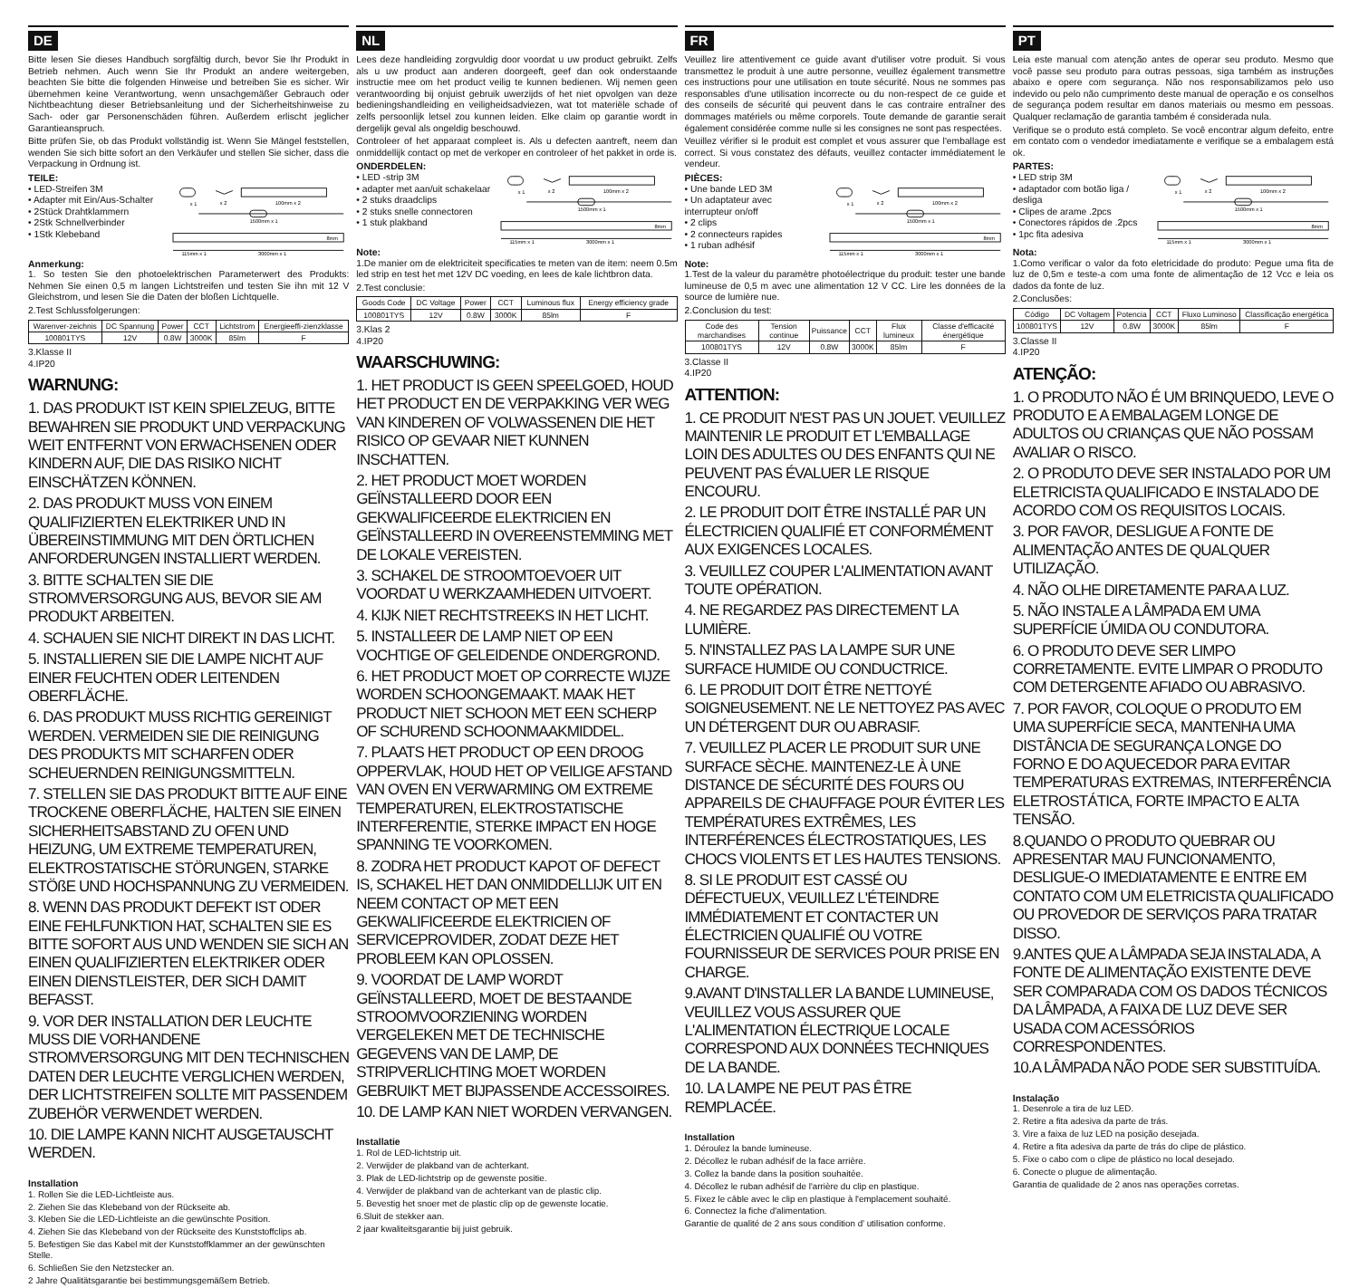DE
Bitte lesen Sie dieses Handbuch sorgfältig durch, bevor Sie Ihr Produkt in Betrieb nehmen. Auch wenn Sie Ihr Produkt an andere weitergeben, beachten Sie bitte die folgenden Hinweise und betreiben Sie es sicher. Wir übernehmen keine Verantwortung, wenn unsachgemäßer Gebrauch oder Nichtbeachtung dieser Betriebsanleitung und der Sicherheitshinweise zu Sach- oder gar Personenschäden führen. Außerdem erlischt jeglicher Garantieanspruch.
Bitte prüfen Sie, ob das Produkt vollständig ist. Wenn Sie Mängel feststellen, wenden Sie sich bitte sofort an den Verkäufer und stellen Sie sicher, dass die Verpackung in Ordnung ist.
TEILE:
• LED-Streifen 3M
• Adapter mit Ein/Aus-Schalter
• 2Stück Drahtklammern
• 2Stk Schnellverbinder
• 1Stk Klebeband
x 1
x 2
100mm x 2
1500mm x 1
115mm x 1
3000mm x 1
8mm
Anmerkung:
1. So testen Sie den photoelektrischen Parameterwert des Produkts: Nehmen Sie einen 0,5 m langen Lichtstreifen und testen Sie ihn mit 12 V Gleichstrom, und lesen Sie die Daten der bloßen Lichtquelle.
2.Test Schlussfolgerungen:
| Warenver-zeichnis | DC Spannung | Power | CCT | Lichtstrom | Energieeffi-zienzklasse |
| --- | --- | --- | --- | --- | --- |
| 100801TYS | 12V | 0.8W | 3000K | 85lm | F |
3.Klasse II
4.IP20
WARNUNG:
1. DAS PRODUKT IST KEIN SPIELZEUG, BITTE BEWAHREN SIE PRODUKT UND VERPACKUNG WEIT ENTFERNT VON ERWACHSENEN ODER KINDERN AUF, DIE DAS RISIKO NICHT EINSCHÄTZEN KÖNNEN.
2. DAS PRODUKT MUSS VON EINEM QUALIFIZIERTEN ELEKTRIKER UND IN ÜBEREINSTIMMUNG MIT DEN ÖRTLICHEN ANFORDERUNGEN INSTALLIERT WERDEN.
3. BITTE SCHALTEN SIE DIE STROMVERSORGUNG AUS, BEVOR SIE AM PRODUKT ARBEITEN.
4. SCHAUEN SIE NICHT DIREKT IN DAS LICHT.
5. INSTALLIEREN SIE DIE LAMPE NICHT AUF EINER FEUCHTEN ODER LEITENDEN OBERFLÄCHE.
6. DAS PRODUKT MUSS RICHTIG GEREINIGT WERDEN. VERMEIDEN SIE DIE REINIGUNG DES PRODUKTS MIT SCHARFEN ODER SCHEUERNDEN REINIGUNGSMITTELN.
7. STELLEN SIE DAS PRODUKT BITTE AUF EINE TROCKENE OBERFLÄCHE, HALTEN SIE EINEN SICHERHEITSABSTAND ZU OFEN UND HEIZUNG, UM EXTREME TEMPERATUREN, ELEKTROSTATISCHE STÖRUNGEN, STARKE STÖßE UND HOCHSPANNUNG ZU VERMEIDEN.
8. WENN DAS PRODUKT DEFEKT IST ODER EINE FEHLFUNKTION HAT, SCHALTEN SIE ES BITTE SOFORT AUS UND WENDEN SIE SICH AN EINEN QUALIFIZIERTEN ELEKTRIKER ODER EINEN DIENSTLEISTER, DER SICH DAMIT BEFASST.
9. VOR DER INSTALLATION DER LEUCHTE MUSS DIE VORHANDENE STROMVERSORGUNG MIT DEN TECHNISCHEN DATEN DER LEUCHTE VERGLICHEN WERDEN, DER LICHTSTREIFEN SOLLTE MIT PASSENDEM ZUBEHÖR VERWENDET WERDEN.
10. DIE LAMPE KANN NICHT AUSGETAUSCHT WERDEN.
Installation
1. Rollen Sie die LED-Lichtleiste aus.
2. Ziehen Sie das Klebeband von der Rückseite ab.
3. Kleben Sie die LED-Lichtleiste an die gewünschte Position.
4. Ziehen Sie das Klebeband von der Rückseite des Kunststoffclips ab.
5. Befestigen Sie das Kabel mit der Kunststoffklammer an der gewünschten Stelle.
6. Schließen Sie den Netzstecker an.
2 Jahre Qualitätsgarantie bei bestimmungsgemäßem Betrieb.
NL
Lees deze handleiding zorgvuldig door voordat u uw product gebruikt. Zelfs als u uw product aan anderen doorgeeft, geef dan ook onderstaande instructie mee om het product veilig te kunnen bedienen. Wij nemen geen verantwoording bij onjuist gebruik uwerzijds of het niet opvolgen van deze bedieningshandleiding en veiligheidsadviezen, wat tot materiële schade of zelfs persoonlijk letsel zou kunnen leiden. Elke claim op garantie wordt in dergelijk geval als ongeldig beschouwd.
Controleer of het apparaat compleet is. Als u defecten aantreft, neem dan onmiddellijk contact op met de verkoper en controleer of het pakket in orde is.
ONDERDELEN:
• LED -strip 3M
• adapter met aan/uit schakelaar
• 2 stuks draadclips
• 2 stuks snelle connectoren
• 1 stuk plakband
x 1
x 2
100mm x 2
1500mm x 1
115mm x 1
3000mm x 1
8mm
Note:
1.De manier om de elektriciteit specificaties te meten van de item: neem 0.5m led strip en test het met 12V DC voeding, en lees de kale lichtbron data.
2.Test conclusie:
| Goods Code | DC Voltage | Power | CCT | Luminous flux | Energy efficiency grade |
| --- | --- | --- | --- | --- | --- |
| 100801TYS | 12V | 0.8W | 3000K | 85lm | F |
3.Klas 2
4.IP20
WAARSCHUWING:
1. HET PRODUCT IS GEEN SPEELGOED, HOUD HET PRODUCT EN DE VERPAKKING VER WEG VAN KINDEREN OF VOLWASSENEN DIE HET RISICO OP GEVAAR NIET KUNNEN INSCHATTEN.
2. HET PRODUCT MOET WORDEN GEÏNSTALLEERD DOOR EEN GEKWALIFICEERDE ELEKTRICIEN EN GEÏNSTALLEERD IN OVEREENSTEMMING MET DE LOKALE VEREISTEN.
3. SCHAKEL DE STROOMTOEVOER UIT VOORDAT U WERKZAAMHEDEN UITVOERT.
4. KIJK NIET RECHTSTREEKS IN HET LICHT.
5. INSTALLEER DE LAMP NIET OP EEN VOCHTIGE OF GELEIDENDE ONDERGROND.
6. HET PRODUCT MOET OP CORRECTE WIJZE WORDEN SCHOONGEMAAKT. MAAK HET PRODUCT NIET SCHOON MET EEN SCHERP OF SCHUREND SCHOONMAAKMIDDEL.
7. PLAATS HET PRODUCT OP EEN DROOG OPPERVLAK, HOUD HET OP VEILIGE AFSTAND VAN OVEN EN VERWARMING OM EXTREME TEMPERATUREN, ELEKTROSTATISCHE INTERFERENTIE, STERKE IMPACT EN HOGE SPANNING TE VOORKOMEN.
8. ZODRA HET PRODUCT KAPOT OF DEFECT IS, SCHAKEL HET DAN ONMIDDELLIJK UIT EN NEEM CONTACT OP MET EEN GEKWALIFICEERDE ELEKTRICIEN OF SERVICEPROVIDER, ZODAT DEZE HET PROBLEEM KAN OPLOSSEN.
9. VOORDAT DE LAMP WORDT GEÏNSTALLEERD, MOET DE BESTAANDE STROOMVOORZIENING WORDEN VERGELEKEN MET DE TECHNISCHE GEGEVENS VAN DE LAMP, DE STRIPVERLICHTING MOET WORDEN GEBRUIKT MET BIJPASSENDE ACCESSOIRES.
10. DE LAMP KAN NIET WORDEN VERVANGEN.
Installatie
1. Rol de LED-lichtstrip uit.
2. Verwijder de plakband van de achterkant.
3. Plak de LED-lichtstrip op de gewenste positie.
4. Verwijder de plakband van de achterkant van de plastic clip.
5. Bevestig het snoer met de plastic clip op de gewenste locatie.
6.Sluit de stekker aan.
2 jaar kwaliteitsgarantie bij juist gebruik.
FR
Veuillez lire attentivement ce guide avant d'utiliser votre produit. Si vous transmettez le produit à une autre personne, veuillez également transmettre ces instructions pour une utilisation en toute sécurité. Nous ne sommes pas responsables d'une utilisation incorrecte ou du non-respect de ce guide et des conseils de sécurité qui peuvent dans le cas contraire entraîner des dommages matériels ou même corporels. Toute demande de garantie serait également considérée comme nulle si les consignes ne sont pas respectées.
Veuillez vérifier si le produit est complet et vous assurer que l'emballage est correct. Si vous constatez des défauts, veuillez contacter immédiatement le vendeur.
PIÈCES:
• Une bande LED 3M
• Un adaptateur avec interrupteur on/off
• 2 clips
• 2 connecteurs rapides
• 1 ruban adhésif
x 1
x 2
100mm x 2
1500mm x 1
115mm x 1
3000mm x 1
8mm
Note:
1.Test de la valeur du paramètre photoélectrique du produit: tester une bande lumineuse de 0,5 m avec une alimentation 12 V CC. Lire les données de la source de lumière nue.
2.Conclusion du test:
| Code des marchandises | Tension continue | Puissance | CCT | Flux lumineux | Classe d'efficacité énergétique |
| --- | --- | --- | --- | --- | --- |
| 100801TYS | 12V | 0.8W | 3000K | 85lm | F |
3.Classe II
4.IP20
ATTENTION:
1. CE PRODUIT N'EST PAS UN JOUET. VEUILLEZ MAINTENIR LE PRODUIT ET L'EMBALLAGE LOIN DES ADULTES OU DES ENFANTS QUI NE PEUVENT PAS ÉVALUER LE RISQUE ENCOURU.
2. LE PRODUIT DOIT ÊTRE INSTALLÉ PAR UN ÉLECTRICIEN QUALIFIÉ ET CONFORMÉMENT AUX EXIGENCES LOCALES.
3. VEUILLEZ COUPER L'ALIMENTATION AVANT TOUTE OPÉRATION.
4. NE REGARDEZ PAS DIRECTEMENT LA LUMIÈRE.
5. N'INSTALLEZ PAS LA LAMPE SUR UNE SURFACE HUMIDE OU CONDUCTRICE.
6. LE PRODUIT DOIT ÊTRE NETTOYÉ SOIGNEUSEMENT. NE LE NETTOYEZ PAS AVEC UN DÉTERGENT DUR OU ABRASIF.
7. VEUILLEZ PLACER LE PRODUIT SUR UNE SURFACE SÈCHE. MAINTENEZ-LE À UNE DISTANCE DE SÉCURITÉ DES FOURS OU APPAREILS DE CHAUFFAGE POUR ÉVITER LES TEMPÉRATURES EXTRÊMES, LES INTERFÉRENCES ÉLECTROSTATIQUES, LES CHOCS VIOLENTS ET LES HAUTES TENSIONS.
8. SI LE PRODUIT EST CASSÉ OU DÉFECTUEUX, VEUILLEZ L'ÉTEINDRE IMMÉDIATEMENT ET CONTACTER UN ÉLECTRICIEN QUALIFIÉ OU VOTRE FOURNISSEUR DE SERVICES POUR PRISE EN CHARGE.
9.AVANT D'INSTALLER LA BANDE LUMINEUSE, VEUILLEZ VOUS ASSURER QUE L'ALIMENTATION ÉLECTRIQUE LOCALE CORRESPOND AUX DONNÉES TECHNIQUES DE LA BANDE.
10. LA LAMPE NE PEUT PAS ÊTRE REMPLACÉE.
Installation
1. Déroulez la bande lumineuse.
2. Décollez le ruban adhésif de la face arrière.
3. Collez la bande dans la position souhaitée.
4. Décollez le ruban adhésif de l'arrière du clip en plastique.
5. Fixez le câble avec le clip en plastique à l'emplacement souhaité.
6. Connectez la fiche d'alimentation.
Garantie de qualité de 2 ans sous condition d’ utilisation conforme.
PT
Leia este manual com atenção antes de operar seu produto. Mesmo que você passe seu produto para outras pessoas, siga também as instruções abaixo e opere com segurança. Não nos responsabilizamos pelo uso indevido ou pelo não cumprimento deste manual de operação e os conselhos de segurança podem resultar em danos materiais ou mesmo em pessoas. Qualquer reclamação de garantia também é considerada nula.
Verifique se o produto está completo. Se você encontrar algum defeito, entre em contato com o vendedor imediatamente e verifique se a embalagem está ok.
PARTES:
• LED strip 3M
• adaptador com botão liga / desliga
• Clipes de arame .2pcs
• Conectores rápidos de .2pcs
• 1pc fita adesiva
x 1
x 2
100mm x 2
1500mm x 1
115mm x 1
3000mm x 1
8mm
Nota:
1.Como verificar o valor da foto eletricidade do produto: Pegue uma fita de luz de 0,5m e teste-a com uma fonte de alimentação de 12 Vcc e leia os dados da fonte de luz.
2.Conclusões:
| Código | DC Voltagem | Potencia | CCT | Fluxo Luminoso | Classificação energética |
| --- | --- | --- | --- | --- | --- |
| 100801TYS | 12V | 0.8W | 3000K | 85lm | F |
3.Classe II
4.IP20
ATENÇÃO:
1. O PRODUTO NÃO É UM BRINQUEDO, LEVE O PRODUTO E A EMBALAGEM LONGE DE ADULTOS OU CRIANÇAS QUE NÃO POSSAM AVALIAR O RISCO.
2. O PRODUTO DEVE SER INSTALADO POR UM ELETRICISTA QUALIFICADO E INSTALADO DE ACORDO COM OS REQUISITOS LOCAIS.
3. POR FAVOR, DESLIGUE A FONTE DE ALIMENTAÇÃO ANTES DE QUALQUER UTILIZAÇÃO.
4. NÃO OLHE DIRETAMENTE PARA A LUZ.
5. NÃO INSTALE A LÂMPADA EM UMA SUPERFÍCIE ÚMIDA OU CONDUTORA.
6. O PRODUTO DEVE SER LIMPO CORRETAMENTE. EVITE LIMPAR O PRODUTO COM DETERGENTE AFIADO OU ABRASIVO.
7. POR FAVOR, COLOQUE O PRODUTO EM UMA SUPERFÍCIE SECA, MANTENHA UMA DISTÂNCIA DE SEGURANÇA LONGE DO FORNO E DO AQUECEDOR PARA EVITAR TEMPERATURAS EXTREMAS, INTERFERÊNCIA ELETROSTÁTICA, FORTE IMPACTO E ALTA TENSÃO.
8.QUANDO O PRODUTO QUEBRAR OU APRESENTAR MAU FUNCIONAMENTO, DESLIGUE-O IMEDIATAMENTE E ENTRE EM CONTATO COM UM ELETRICISTA QUALIFICADO OU PROVEDOR DE SERVIÇOS PARA TRATAR DISSO.
9.ANTES QUE A LÂMPADA SEJA INSTALADA, A FONTE DE ALIMENTAÇÃO EXISTENTE DEVE SER COMPARADA COM OS DADOS TÉCNICOS DA LÂMPADA, A FAIXA DE LUZ DEVE SER USADA COM ACESSÓRIOS CORRESPONDENTES.
10.A LÂMPADA NÃO PODE SER SUBSTITUÍDA.
Instalação
1. Desenrole a tira de luz LED.
2. Retire a fita adesiva da parte de trás.
3. Vire a faixa de luz LED na posição desejada.
4. Retire a fita adesiva da parte de trás do clipe de plástico.
5. Fixe o cabo com o clipe de plástico no local desejado.
6. Conecte o plugue de alimentação.
Garantia de qualidade de 2 anos nas operações corretas.